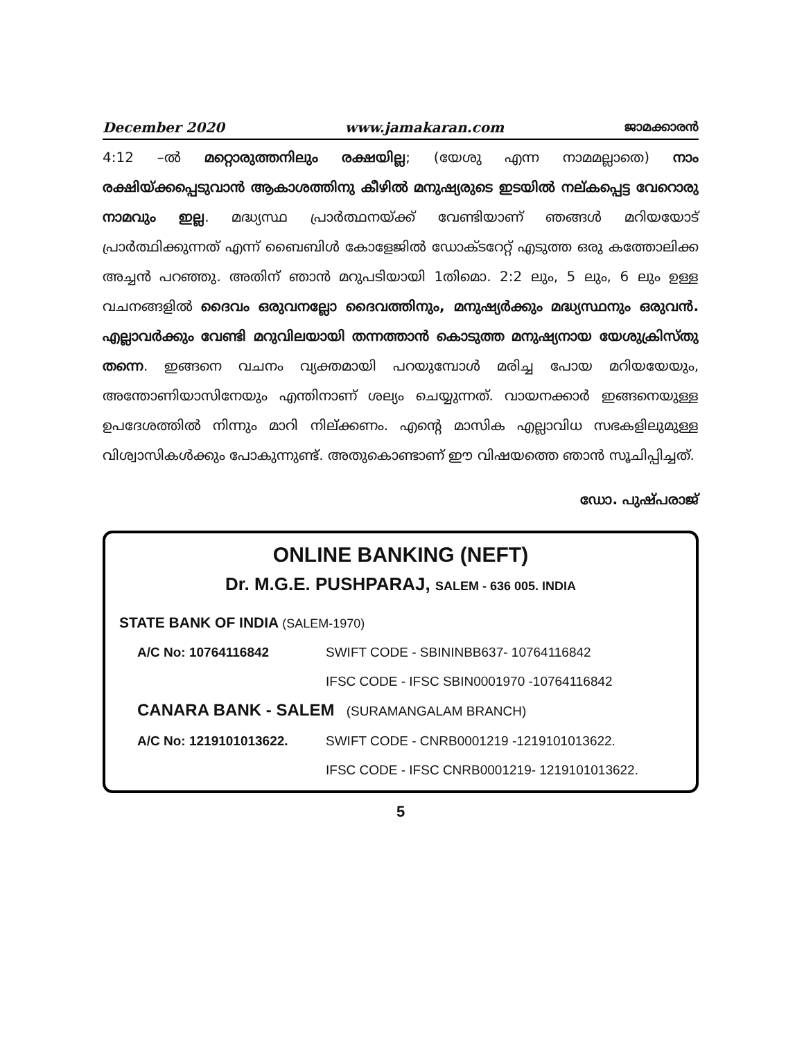December 2020 www.jamakaran.com ജാമക്കാരൻ
4:12 –ൽ മറ്റൊരുത്തനിലും രക്ഷയില്ല; (യേശു എന്ന നാമമല്ലാതെ) നാം രക്ഷിയ്ക്കപ്പെടുവാൻ ആകാശത്തിനു കീഴിൽ മനുഷ്യരുടെ ഇടയിൽ നല്കപ്പെട്ട വേറൊരു നാമവും ഇല്ല. മദ്ധ്യസ്ഥ പ്രാർത്ഥനയ്ക്ക് വേണ്ടിയാണ് ഞങ്ങൾ മറിയയോട് പ്രാർത്ഥിക്കുന്നത് എന്ന് ബൈബിൾ കോളേജിൽ ഡോക്ടറേറ്റ് എടുത്ത ഒരു കത്തോലിക്ക അച്ചൻ പറഞ്ഞു. അതിന് ഞാൻ മറുപടിയായി 1തിമൊ. 2:2 ലും, 5 ലും, 6 ലും ഉള്ള വചനങ്ങളിൽ ദൈവം ഒരുവനല്ലോ ദൈവത്തിനും, മനുഷ്യർക്കും മദ്ധ്യസ്ഥനും ഒരുവൻ. എല്ലാവർക്കും വേണ്ടി മറുവിലയായി തന്നത്താൻ കൊടുത്ത മനുഷ്യനായ യേശുക്രിസ്തു തന്നെ. ഇങ്ങനെ വചനം വ്യക്തമായി പറയുമ്പോൾ മരിച്ച പോയ മറിയയേയും, അന്തോണിയാസിനേയും എന്തിനാണ് ശല്യം ചെയ്യുന്നത്. വായനക്കാർ ഇങ്ങനെയുള്ള ഉപദേശത്തിൽ നിന്നും മാറി നില്ക്കണം. എന്റെ മാസിക എല്ലാവിധ സഭകളിലുമുള്ള വിശ്വാസികൾക്കും പോകുന്നുണ്ട്. അതുകൊണ്ടാണ് ഈ വിഷയത്തെ ഞാൻ സൂചിപ്പിച്ചത്.
ഡോ. പുഷ്പരാജ്
ONLINE BANKING (NEFT)
Dr. M.G.E. PUSHPARAJ, SALEM - 636 005. INDIA
STATE BANK OF INDIA (SALEM-1970)
| A/C No: 10764116842 | SWIFT CODE - SBININBB637- 10764116842 |
| | IFSC CODE - IFSC SBIN0001970 -10764116842 |
CANARA BANK - SALEM (SURAMANGALAM BRANCH)
| A/C No: 1219101013622. | SWIFT CODE - CNRB0001219 -1219101013622. |
| | IFSC CODE - IFSC CNRB0001219- 1219101013622. |
5